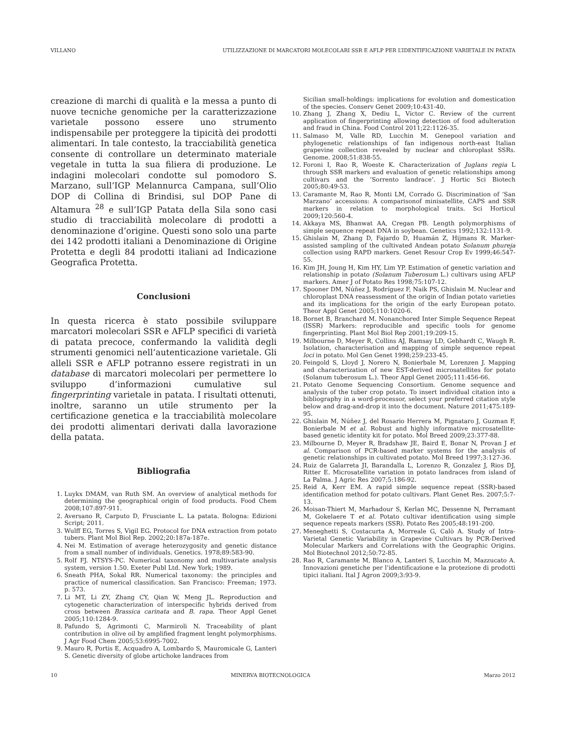VILLANO UTILIZZAZIONE DI MARCATORI MOLECOLARI SSR E AFLP PER L’IDENTIFICAZIONE VARIETALE IN PATATA
creazione di marchi di qualità e la messa a punto di nuove tecniche genomiche per la caratterizzazione varietale possono essere uno strumento indispensabile per proteggere la tipicità dei prodotti alimentari. In tale contesto, la tracciabilità genetica consente di controllare un determinato materiale vegetale in tutta la sua filiera di produzione. Le indagini molecolari condotte sul pomodoro S. Marzano, sull’IGP Melannurca Campana, sull’Olio DOP di Collina di Brindisi, sul DOP Pane di Altamura <sup>28</sup> e sull’IGP Patata della Sila sono casi studio di tracciabilità molecolare di prodotti a denominazione d’origine. Questi sono solo una parte dei 142 prodotti italiani a Denominazione di Origine Protetta e degli 84 prodotti italiani ad Indicazione Geografica Protetta.
Conclusioni
In questa ricerca è stato possibile sviluppare marcatori molecolari SSR e AFLP specifici di varietà di patata precoce, confermando la validità degli strumenti genomici nell’autenticazione varietale. Gli alleli SSR e AFLP potranno essere registrati in un database di marcatori molecolari per permettere lo sviluppo d’informazioni cumulative sul fingerprinting varietale in patata. I risultati ottenuti, inoltre, saranno un utile strumento per la certificazione genetica e la tracciabilità molecolare dei prodotti alimentari derivati dalla lavorazione della patata.
Bibliografia
1. Luykx DMAM, van Ruth SM. An overview of analytical methods for determining the geographical origin of food products. Food Chem 2008;107:897-911.
2. Aversano R, Carputo D, Frusciante L. La patata. Bologna: Edizioni Script; 2011.
3. Wulff EG, Torres S, Vigil EG. Protocol for DNA extraction from potato tubers. Plant Mol Biol Rep. 2002;20:187a-187e.
4. Nei M. Estimation of average heterozygosity and genetic distance from a small number of individuals. Genetics. 1978;89:583-90.
5. Rolf FJ. NTSYS-PC. Numerical taxonomy and multivariate analysis system, version 1.50. Exeter Publ Ltd. New York; 1989.
6. Sneath PHA, Sokal RR. Numerical taxonomy: the principles and practice of numerical classification. San Francisco: Freeman; 1973. p. 573.
7. Li MT, Li ZY, Zhang CY, Qian W, Meng JL. Reproduction and cytogenetic characterization of interspecific hybrids derived from cross between Brassica carinata and B. rapa. Theor Appl Genet 2005;110:1284-9.
8. Pafundo S, Agrimonti C, Marmiroli N. Traceability of plant contribution in olive oil by amplified fragment lenght polymorphisms. J Agr Food Chem 2005;53:6995-7002.
9. Mauro R, Portis E, Acquadro A, Lombardo S, Mauromicale G, Lanteri S. Genetic diversity of globe artichoke landraces from
Sicilian small-holdings: implications for evolution and domestication of the species. Conserv Genet 2009;10:431-40.
10. Zhang J, Zhang X, Dediu L, Victor C. Review of the current application of fingerprinting allowing detection of food adulteration and fraud in China. Food Control 2011;22:1126-35.
11. Salmaso M, Valle RD, Lucchin M. Genepool variation and phylogenetic relationships of fan indigenous north-east Italian grapevine collection revealed by nuclear and chloroplast SSRs. Genome. 2008;51:838-55.
12. Foroni I, Rao R, Woeste K. Characterization of Juglans regia L through SSR markers and evaluation of genetic relationships among cultivars and the ‘Sorrento landrace’. J Hortic Sci Biotech 2005;80:49-53.
13. Caramante M, Rao R, Monti LM, Corrado G. Discrimination of ‘San Marzano’ accessions: A comparisonof minisatellite, CAPS and SSR markers in relation to morphological traits. Sci Horticul 2009;120:560-4.
14. Akkaya MS, Bhanwat AA, Cregan PB. Length polymorphisms of simple sequence repeat DNA in soybean. Genetics 1992;132:1131-9.
15. Ghislain M, Zhang D, Fajardo D, Huamán Z, Hijmans R. Marker-assisted sampling of the cultivated Andean potato Solanum phureja collection using RAPD markers. Genet Resour Crop Ev 1999;46:547-55.
16. Kim JH, Joung H, Kim HY, Lim YP. Estimation of genetic variation and relationship in potato (Solanum Tuberosum L.) cultivars using AFLP markers. Amer J of Potato Res 1998;75:107-12.
17. Spooner DM, Núñez J, Rodríguez F, Naik PS, Ghislain M. Nuclear and chloroplast DNA reassessment of the origin of Indian potato varieties and its implications for the origin of the early European potato. Theor Appl Genet 2005;110:1020-6.
18. Bornet B, Branchard M. Nonanchored Inter Simple Sequence Repeat (ISSR) Markers: reproducible and specific tools for genome fingerprinting. Plant Mol Biol Rep 2001;19:209-15.
19. Milbourne D, Meyer R, Collins AJ, Ramsay LD, Gebhardt C, Waugh R. Isolation, characterisation and mapping of simple sequence repeat loci in potato. Mol Gen Genet 1998;259:233-45.
20. Feingold S, Lloyd J, Norero N, Bonierbale M, Lorenzen J. Mapping and characterization of new EST-derived microsatellites for potato (Solanum tuberosum L.). Theor Appl Genet 2005;111:456-66.
21. Potato Genome Sequencing Consortium. Genome sequence and analysis of the tuber crop potato. To insert individual citation into a bibliography in a word-processor, select your preferred citation style below and drag-and-drop it into the document. Nature 2011;475:189-95.
22. Ghislain M, Núñez J, del Rosario Herrera M, Pignataro J, Guzman F, Bonierbale M et al. Robust and highly informative microsatellite-based genetic identity kit for potato. Mol Breed 2009;23:377-88.
23. Milbourne D, Meyer R, Bradshaw JE, Baird E, Bonar N, Provan J et al. Comparison of PCR-based marker systems for the analysis of genetic relationships in cultivated potato. Mol Breed 1997;3:127-36.
24. Ruiz de Galarreta JI, Barandalla L, Lorenzo R, Gonzalez J, Rios DJ, Ritter E. Microsatellite variation in potato landraces from island of La Palma. J Agric Res 2007;5:186-92.
25. Reid A, Kerr EM. A rapid simple sequence repeat (SSR)-based identification method for potato cultivars. Plant Genet Res. 2007;5:7-13.
26. Moisan-Thiert M, Marhadour S, Kerlan MC, Dessenne N, Perramant M, Gokelaere T et al. Potato cultivar identification using simple sequence repeats markers (SSR). Potato Res 2005;48:191-200.
27. Meneghetti S, Costacurta A, Morreale G, Calò A. Study of Intra-Varietal Genetic Variability in Grapevine Cultivars by PCR-Derived Molecular Markers and Correlations with the Geographic Origins. Mol Biotechnol 2012;50:72-85.
28. Rao R, Caramante M, Blanco A, Lanteri S, Lucchin M, Mazzucato A. Innovazioni genetiche per l’identificazione e la protezione di prodotti tipici italiani. Ital J Agron 2009;3:93-9.
10 MINERVA BIOTECNOLOGICA Marzo 2012